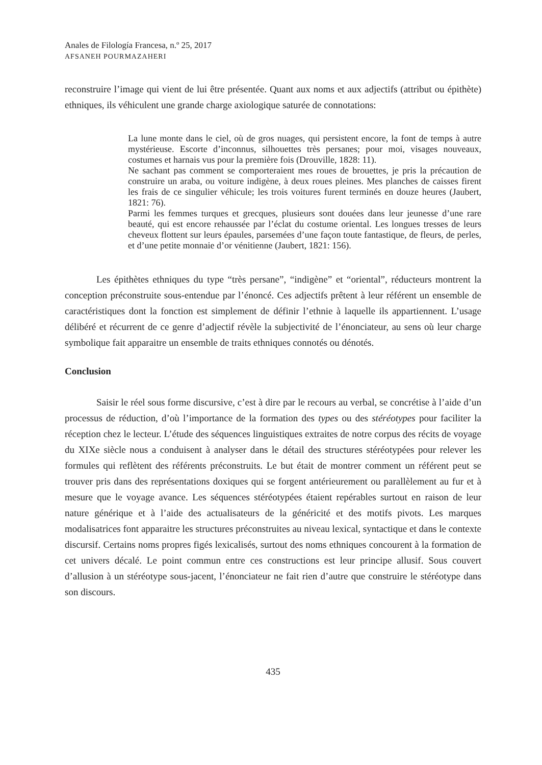Anales de Filología Francesa, n.º 25, 2017
AFSANEH POURMAZAHERI
reconstruire l’image qui vient de lui être présentée. Quant aux noms et aux adjectifs (attribut ou épithète) ethniques, ils véhiculent une grande charge axiologique saturée de connotations:
La lune monte dans le ciel, où de gros nuages, qui persistent encore, la font de temps à autre mystérieuse. Escorte d’inconnus, silhouettes très persanes; pour moi, visages nouveaux, costumes et harnais vus pour la première fois (Drouville, 1828: 11).
Ne sachant pas comment se comporteraient mes roues de brouettes, je pris la précaution de construire un araba, ou voiture indigène, à deux roues pleines. Mes planches de caisses firent les frais de ce singulier véhicule; les trois voitures furent terminés en douze heures (Jaubert, 1821: 76).
Parmi les femmes turques et grecques, plusieurs sont douées dans leur jeunesse d’une rare beauté, qui est encore rehaussée par l’éclat du costume oriental. Les longues tresses de leurs cheveux flottent sur leurs épaules, parsemées d’une façon toute fantastique, de fleurs, de perles, et d’une petite monnaie d’or vénitienne (Jaubert, 1821: 156).
Les épithètes ethniques du type “très persane”, “indigène” et “oriental”, réducteurs montrent la conception préconstruite sous-entendue par l’énoncé. Ces adjectifs prêtent à leur référent un ensemble de caractéristiques dont la fonction est simplement de définir l’ethnie à laquelle ils appartiennent. L’usage délibéré et récurrent de ce genre d’adjectif révèle la subjectivité de l’énonciateur, au sens où leur charge symbolique fait apparaitre un ensemble de traits ethniques connotés ou dénotés.
Conclusion
Saisir le réel sous forme discursive, c’est à dire par le recours au verbal, se concrétise à l’aide d’un processus de réduction, d’où l’importance de la formation des types ou des stéréotypes pour faciliter la réception chez le lecteur. L’étude des séquences linguistiques extraites de notre corpus des récits de voyage du XIXe siècle nous a conduisent à analyser dans le détail des structures stéréotypées pour relever les formules qui reflètent des référents préconstruits. Le but était de montrer comment un référent peut se trouver pris dans des représentations doxiques qui se forgent antérieurement ou parallèlement au fur et à mesure que le voyage avance. Les séquences stéréotypées étaient repérables surtout en raison de leur nature générique et à l’aide des actualisateurs de la généricité et des motifs pivots. Les marques modalisatrices font apparaitre les structures préconstruites au niveau lexical, syntactique et dans le contexte discursif. Certains noms propres figés lexicalisés, surtout des noms ethniques concourent à la formation de cet univers décalé. Le point commun entre ces constructions est leur principe allusif. Sous couvert d’allusion à un stéréotype sous-jacent, l’énonciateur ne fait rien d’autre que construire le stéréotype dans son discours.
435